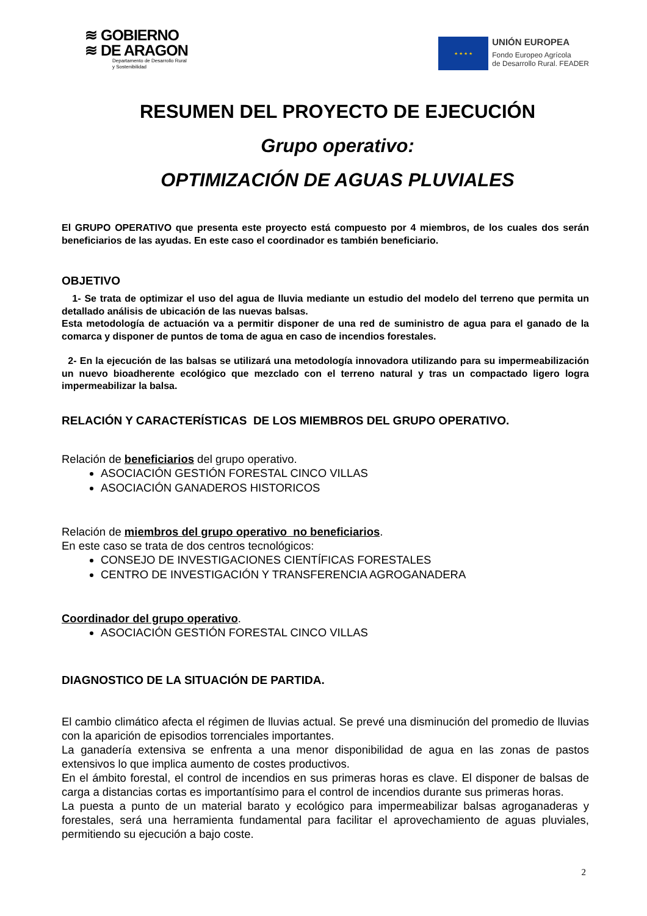≋ GOBIERNO
≋ DE ARAGON
Departamento de Desarrollo Rural
y Sostenibilidad
★ ★ ★ ★
UNIÓN EUROPEA
Fondo Europeo Agrícola
de Desarrollo Rural. FEADER
RESUMEN DEL PROYECTO DE EJECUCIÓN
Grupo operativo:
OPTIMIZACIÓN DE AGUAS PLUVIALES
El GRUPO OPERATIVO que presenta este proyecto está compuesto por 4 miembros, de los cuales dos serán beneficiarios de las ayudas. En este caso el coordinador es también beneficiario.
OBJETIVO
1- Se trata de optimizar el uso del agua de lluvia mediante un estudio del modelo del terreno que permita un detallado análisis de ubicación de las nuevas balsas.
Esta metodología de actuación va a permitir disponer de una red de suministro de agua para el ganado de la comarca y disponer de puntos de toma de agua en caso de incendios forestales.
2- En la ejecución de las balsas se utilizará una metodología innovadora utilizando para su impermeabilización un nuevo bioadherente ecológico que mezclado con el terreno natural y tras un compactado ligero logra impermeabilizar la balsa.
RELACIÓN Y CARACTERÍSTICAS DE LOS MIEMBROS DEL GRUPO OPERATIVO.
Relación de beneficiarios del grupo operativo.
ASOCIACIÓN GESTIÓN FORESTAL CINCO VILLAS
ASOCIACIÓN GANADEROS HISTORICOS
Relación de miembros del grupo operativo no beneficiarios.
En este caso se trata de dos centros tecnológicos:
CONSEJO DE INVESTIGACIONES CIENTÍFICAS FORESTALES
CENTRO DE INVESTIGACIÓN Y TRANSFERENCIA AGROGANADERA
Coordinador del grupo operativo.
ASOCIACIÓN GESTIÓN FORESTAL CINCO VILLAS
DIAGNOSTICO DE LA SITUACIÓN DE PARTIDA.
El cambio climático afecta el régimen de lluvias actual. Se prevé una disminución del promedio de lluvias con la aparición de episodios torrenciales importantes.
La ganadería extensiva se enfrenta a una menor disponibilidad de agua en las zonas de pastos extensivos lo que implica aumento de costes productivos.
En el ámbito forestal, el control de incendios en sus primeras horas es clave. El disponer de balsas de carga a distancias cortas es importantísimo para el control de incendios durante sus primeras horas.
La puesta a punto de un material barato y ecológico para impermeabilizar balsas agroganaderas y forestales, será una herramienta fundamental para facilitar el aprovechamiento de aguas pluviales, permitiendo su ejecución a bajo coste.
2